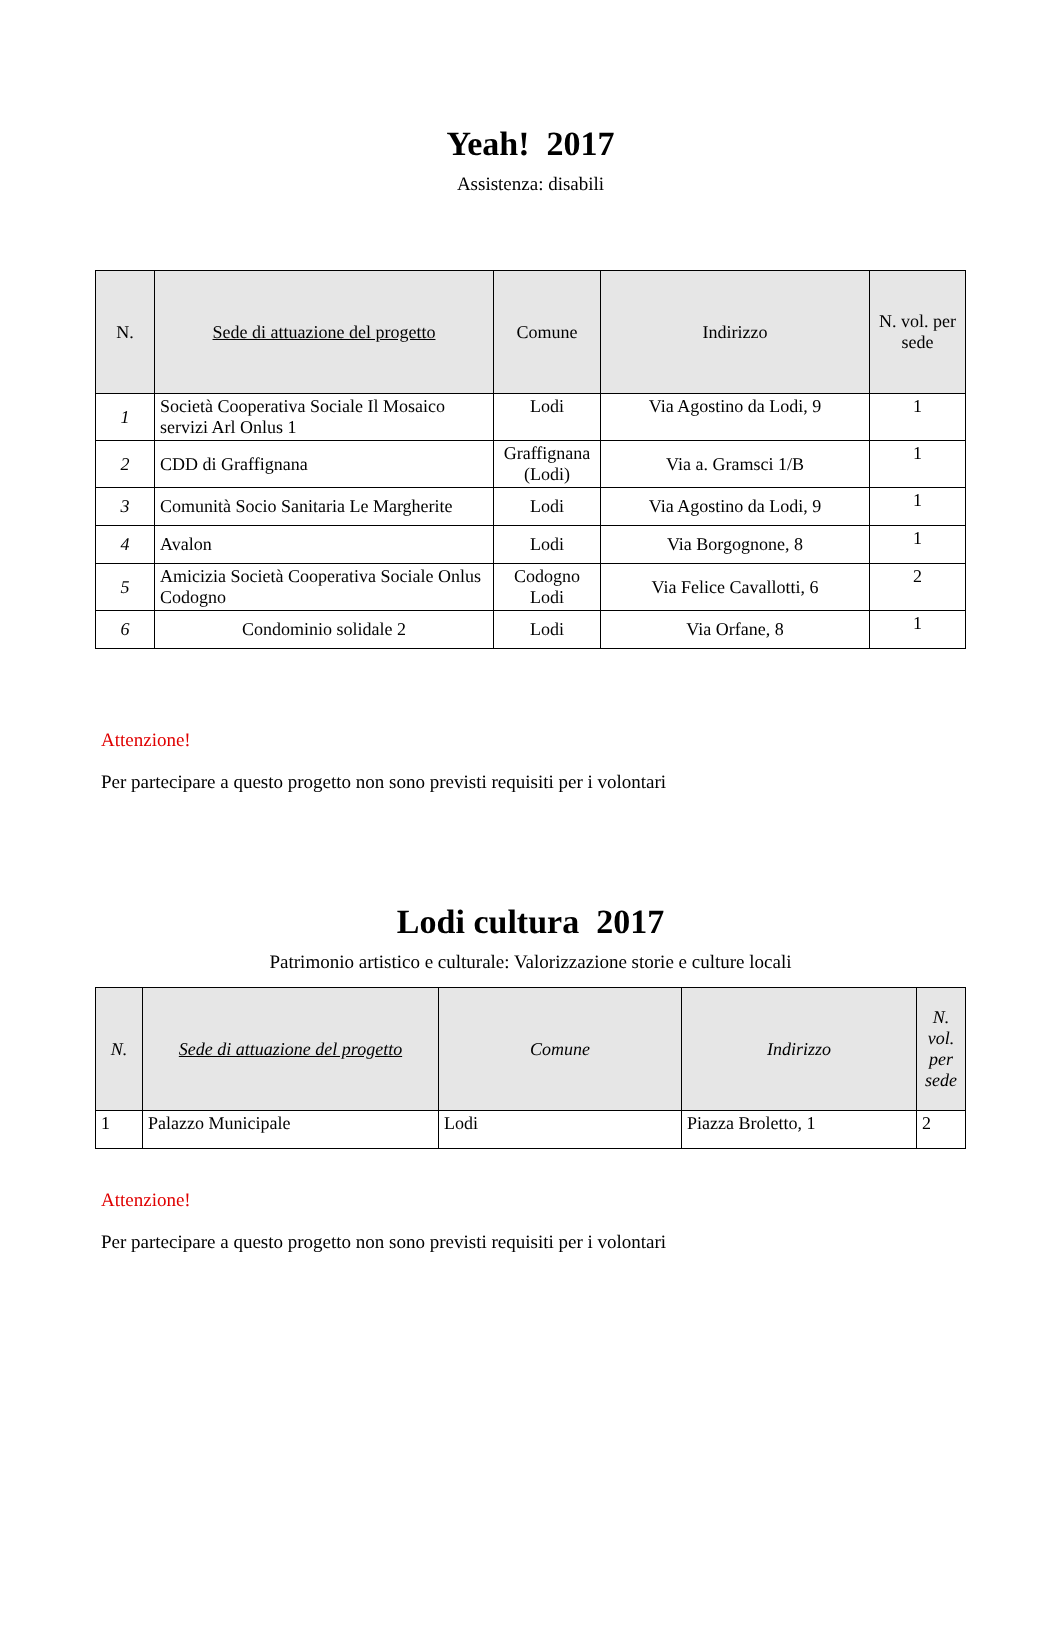Yeah! 2017
Assistenza: disabili
| N. | Sede di attuazione del progetto | Comune | Indirizzo | N. vol. per sede |
| --- | --- | --- | --- | --- |
| 1 | Società Cooperativa Sociale Il Mosaico servizi Arl Onlus 1 | Lodi | Via Agostino da Lodi, 9 | 1 |
| 2 | CDD di Graffignana | Graffignana (Lodi) | Via a. Gramsci 1/B | 1 |
| 3 | Comunità Socio Sanitaria Le Margherite | Lodi | Via Agostino da Lodi, 9 | 1 |
| 4 | Avalon | Lodi | Via Borgognone, 8 | 1 |
| 5 | Amicizia Società Cooperativa Sociale Onlus Codogno | Codogno Lodi | Via Felice Cavallotti, 6 | 2 |
| 6 | Condominio solidale 2 | Lodi | Via Orfane, 8 | 1 |
Attenzione!
Per partecipare a questo progetto non sono previsti requisiti per i volontari
Lodi cultura 2017
Patrimonio artistico e culturale: Valorizzazione storie e culture locali
| N. | Sede di attuazione del progetto | Comune | Indirizzo | N. vol. per sede |
| --- | --- | --- | --- | --- |
| 1 | Palazzo Municipale | Lodi | Piazza Broletto, 1 | 2 |
Attenzione!
Per partecipare a questo progetto non sono previsti requisiti per i volontari